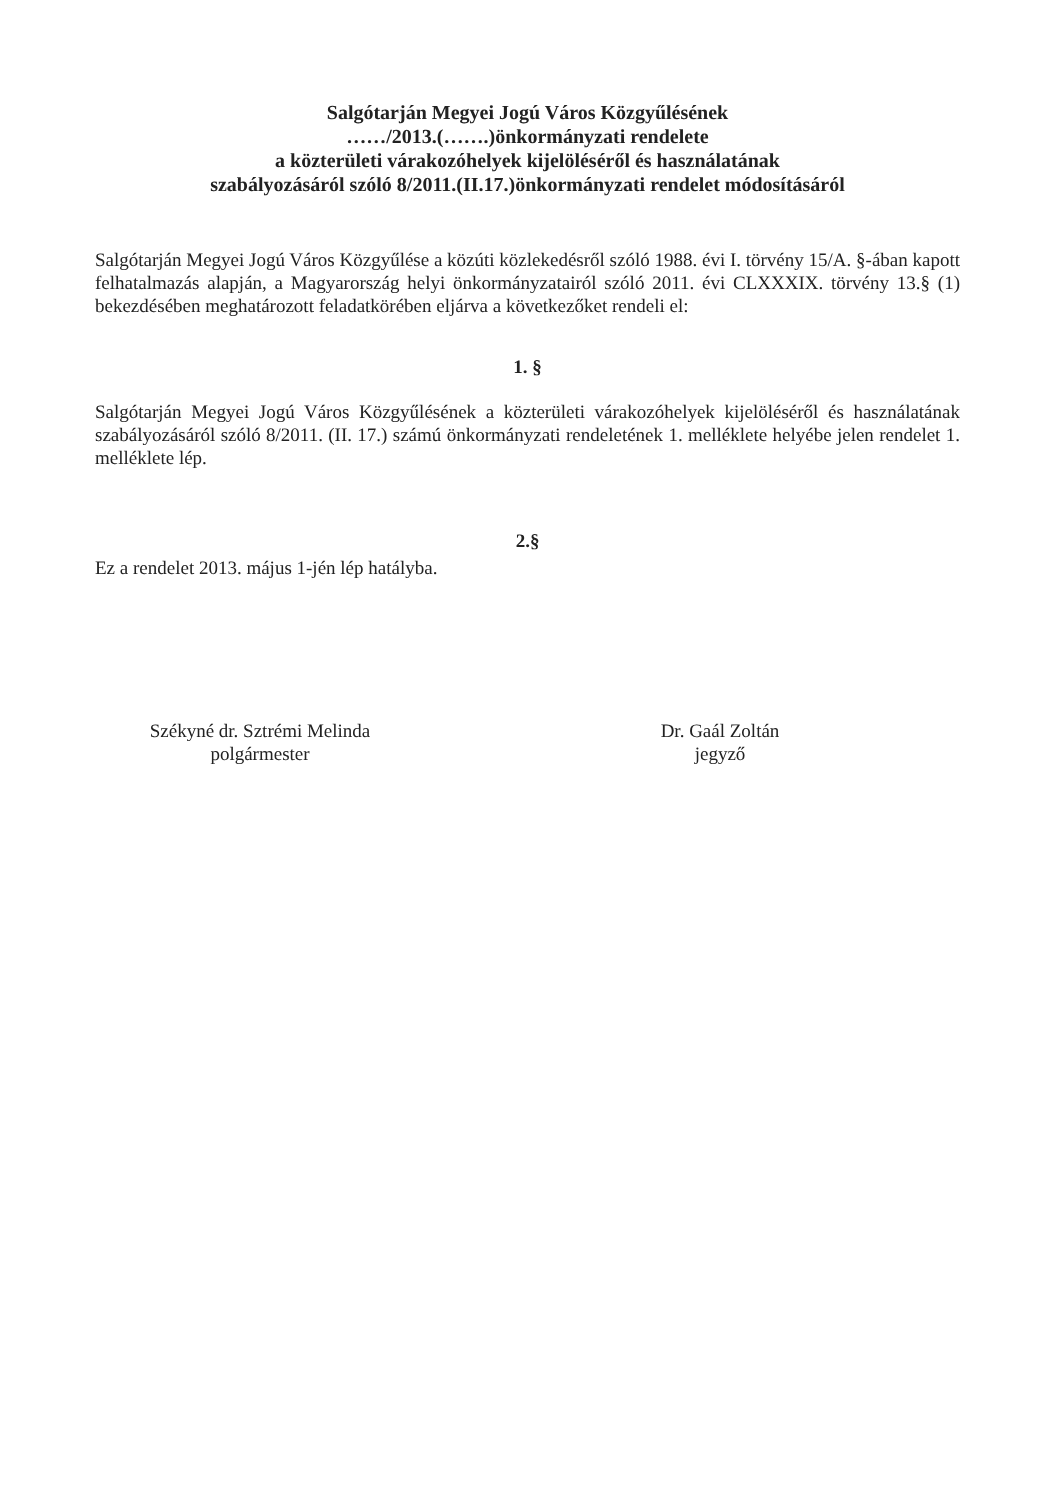Salgótarján Megyei Jogú Város Közgyűlésének
……/2013.(…….)önkormányzati rendelete
a közterületi várakozóhelyek kijelöléséről és használatának
szabályozásáról szóló 8/2011.(II.17.)önkormányzati rendelet módosításáról
Salgótarján Megyei Jogú Város Közgyűlése a közúti közlekedésről szóló 1988. évi I. törvény 15/A. §-ában kapott felhatalmazás alapján, a Magyarország helyi önkormányzatairól szóló 2011. évi CLXXXIX. törvény 13.§ (1) bekezdésében meghatározott feladatkörében eljárva a következőket rendeli el:
1. §
Salgótarján Megyei Jogú Város Közgyűlésének a közterületi várakozóhelyek kijelöléséről és használatának szabályozásáról szóló 8/2011. (II. 17.) számú önkormányzati rendeletének 1. melléklete helyébe jelen rendelet 1. melléklete lép.
2.§
Ez a rendelet 2013. május 1-jén lép hatályba.
Székyné dr. Sztrémi Melinda
polgármester
Dr. Gaál Zoltán
jegyző